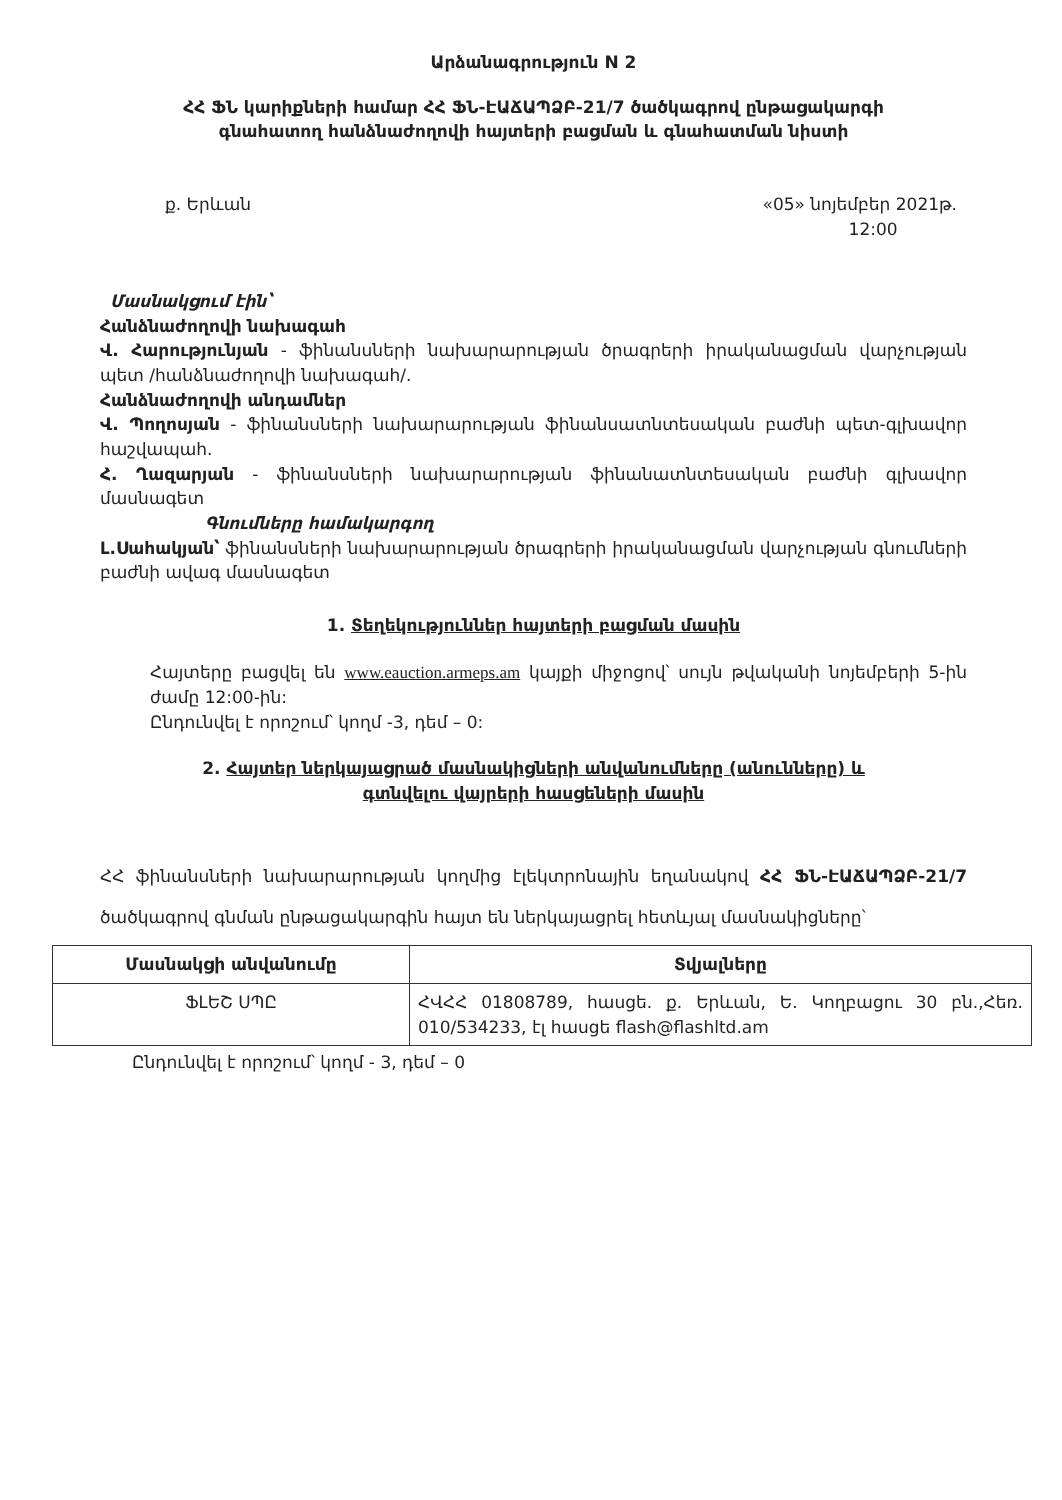Արձանագրություն N 2
ՀՀ ՖՆ կարիքների համար ՀՀ ՖՆ-ԷԱՃԱՊՁԲ-21/7 ծածկագրով ընթացակարգի
գնահատող հանձնաժողովի հայտերի բացման և գնահատման նիստի
ք. Երևան «05» նոյեմբեր 2021թ.
12:00
Մասնակցում էին՝
Հանձնաժողովի նախագահ
Վ. Հարությունյան - ֆինանսների նախարարության ծրագրերի իրականացման վարչության պետ /հանձնաժողովի նախագահ/.
Հանձնաժողովի անդամներ
Վ. Պողոսյան - ֆինանսների նախարարության ֆինանսատնտեսական բաժնի պետ-գլխավոր հաշվապահ.
Հ. Ղազարյան - ֆինանսների նախարարության ֆինանատնտեսական բաժնի գլխավոր մասնագետ
Գնումները համակարգող
Լ.Սահակյան՝ ֆինանսների նախարարության ծրագրերի իրականացման վարչության գնումների բաժնի ավագ մասնագետ
1. Տեղեկություններ հայտերի բացման մասին
Հայտերը բացվել են www.eauction.armeps.am կայքի միջոցով՝ սույն թվականի նոյեմբերի 5-ին ժամը 12:00-ին:
Ընդունվել է որոշում՝ կողմ -3, դեմ – 0:
2. Հայտեր ներկայացրած մասնակիցների անվանումները (անունները) և
գտնվելու վայրերի հասցեների մասին
ՀՀ ֆինանսների նախարարության կողմից էլեկտրոնային եղանակով ՀՀ ՖՆ-ԷԱՃԱՊՁԲ-21/7 ծածկագրով գնման ընթացակարգին հայտ են ներկայացրել հետևյալ մասնակիցները՝
| Մասնակցի անվանումը | Տվյալները |
| --- | --- |
| ՖԼԵՇ ՍՊԸ | ՀՎՀՀ 01808789, հասցե. ք. Երևան, Ե. Կողբացու 30 բն.,Հեռ. 010/534233, էլ հասցե flash@flashltd.am |
Ընդունվել է որոշում՝ կողմ - 3, դեմ – 0